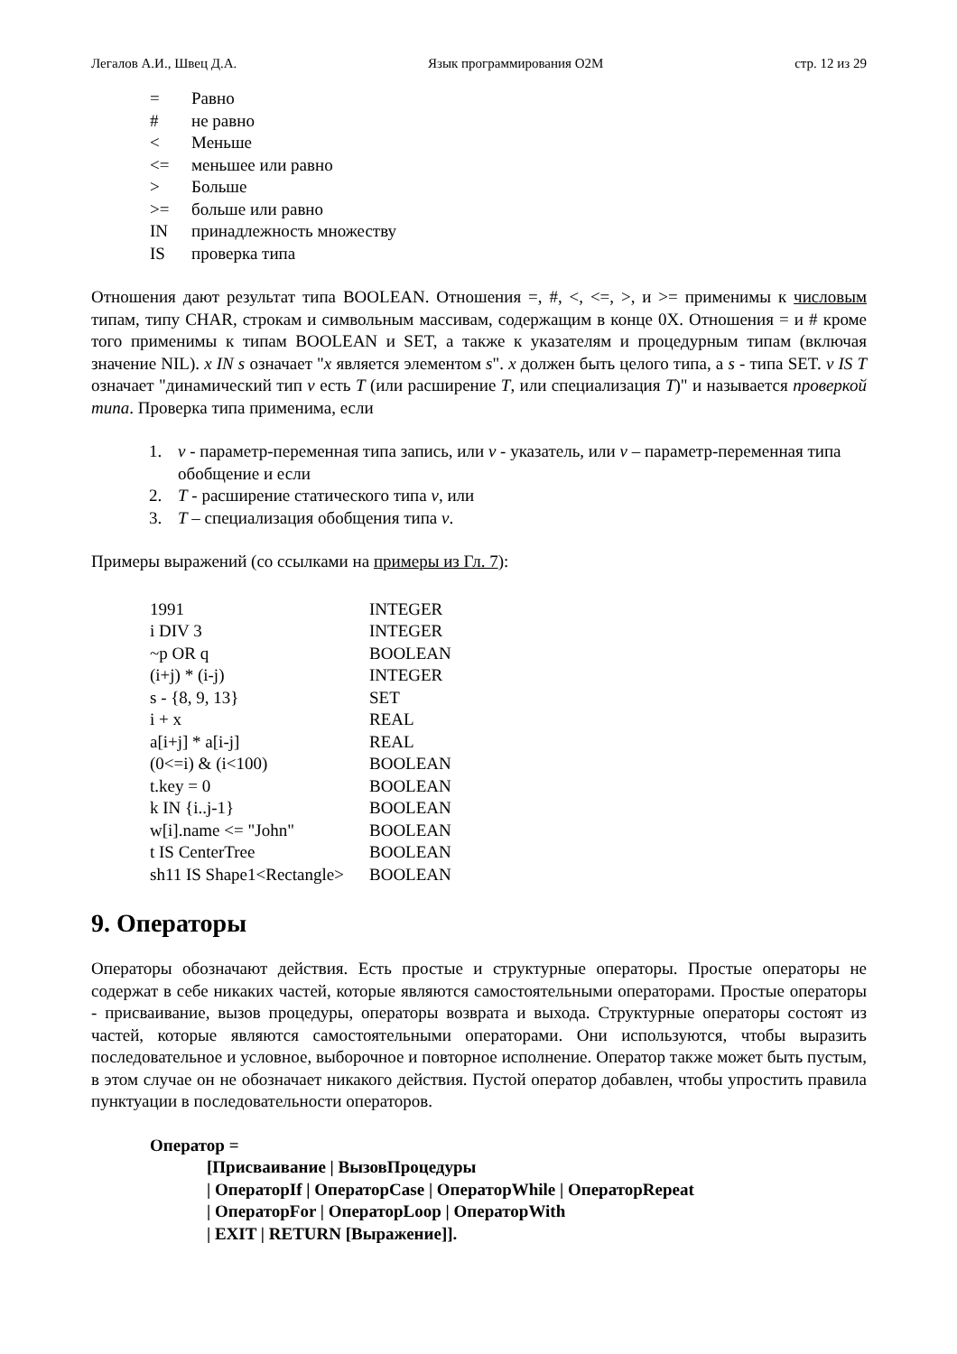Легалов А.И., Швец Д.А. Язык программирования O2M стр. 12 из 29
| = | Равно |
| # | не равно |
| < | Меньше |
| <= | меньшее или равно |
| > | Больше |
| >= | больше или равно |
| IN | принадлежность множеству |
| IS | проверка типа |
Отношения дают результат типа BOOLEAN. Отношения =, #, <, <=, >, и >= применимы к числовым типам, типу CHAR, строкам и символьным массивам, содержащим в конце 0X. Отношения = и # кроме того применимы к типам BOOLEAN и SET, а также к указателям и процедурным типам (включая значение NIL). x IN s означает "x является элементом s". x должен быть целого типа, а s - типа SET. v IS T означает "динамический тип v есть T (или расширение T, или специализация T)" и называется проверкой типа. Проверка типа применима, если
1. v - параметр-переменная типа запись, или v - указатель, или v – параметр-переменная типа обобщение и если
2. T - расширение статического типа v, или
3. T – специализация обобщения типа v.
Примеры выражений (со ссылками на примеры из Гл. 7):
| 1991 | INTEGER |
| i DIV 3 | INTEGER |
| ~p OR q | BOOLEAN |
| (i+j) * (i-j) | INTEGER |
| s - {8, 9, 13} | SET |
| i + x | REAL |
| a[i+j] * a[i-j] | REAL |
| (0<=i) & (i<100) | BOOLEAN |
| t.key = 0 | BOOLEAN |
| k IN {i..j-1} | BOOLEAN |
| w[i].name <= "John" | BOOLEAN |
| t IS CenterTree | BOOLEAN |
| sh11 IS Shape1<Rectangle> | BOOLEAN |
9. Операторы
Операторы обозначают действия. Есть простые и структурные операторы. Простые операторы не содержат в себе никаких частей, которые являются самостоятельными операторами. Простые операторы - присваивание, вызов процедуры, операторы возврата и выхода. Структурные операторы состоят из частей, которые являются самостоятельными операторами. Они используются, чтобы выразить последовательное и условное, выборочное и повторное исполнение. Оператор также может быть пустым, в этом случае он не обозначает никакого действия. Пустой оператор добавлен, чтобы упростить правила пунктуации в последовательности операторов.
Оператор =
[Присваивание | ВызовПроцедуры
| ОператорIf | ОператорCase | ОператорWhile | ОператорRepeat
| ОператорFor | ОператорLoop | ОператорWith
| EXIT | RETURN [Выражение]].